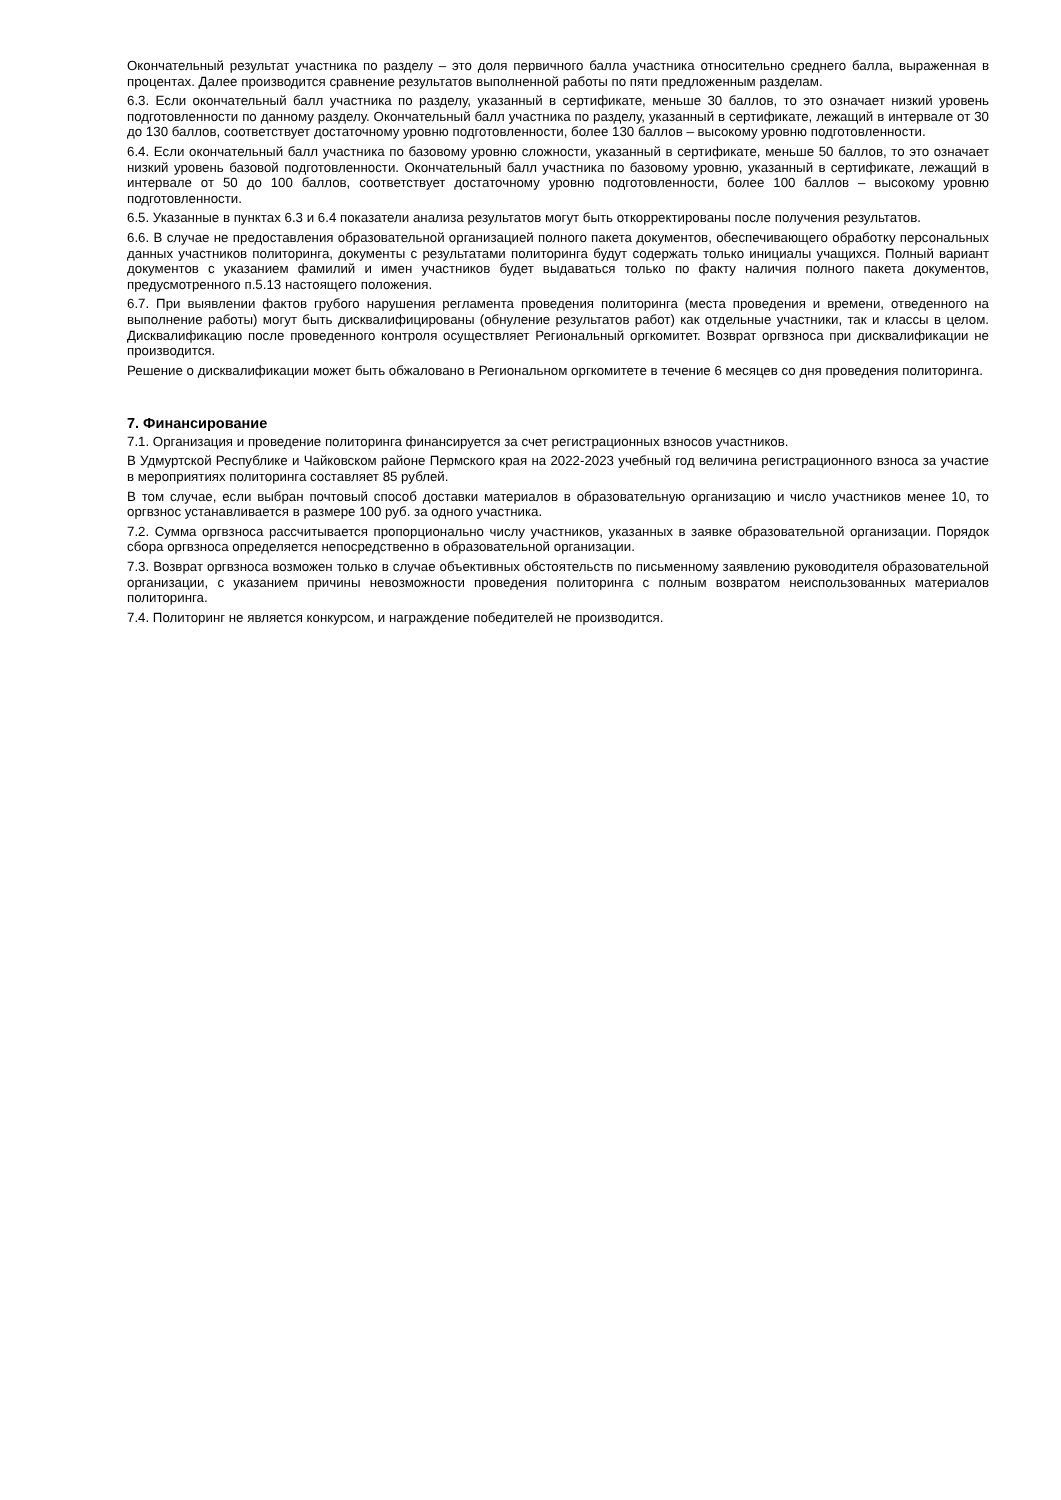Окончательный результат участника по разделу – это доля первичного балла участника относительно среднего балла, выраженная в процентах. Далее производится сравнение результатов выполненной работы по пяти предложенным разделам.
6.3. Если окончательный балл участника по разделу, указанный в сертификате, меньше 30 баллов, то это означает низкий уровень подготовленности по данному разделу. Окончательный балл участника по разделу, указанный в сертификате, лежащий в интервале от 30 до 130 баллов, соответствует достаточному уровню подготовленности, более 130 баллов – высокому уровню подготовленности.
6.4. Если окончательный балл участника по базовому уровню сложности, указанный в сертификате, меньше 50 баллов, то это означает низкий уровень базовой подготовленности. Окончательный балл участника по базовому уровню, указанный в сертификате, лежащий в интервале от 50 до 100 баллов, соответствует достаточному уровню подготовленности, более 100 баллов – высокому уровню подготовленности.
6.5. Указанные в пунктах 6.3 и 6.4 показатели анализа результатов могут быть откорректированы после получения результатов.
6.6. В случае не предоставления образовательной организацией полного пакета документов, обеспечивающего обработку персональных данных участников политоринга, документы с результатами политоринга будут содержать только инициалы учащихся. Полный вариант документов с указанием фамилий и имен участников будет выдаваться только по факту наличия полного пакета документов, предусмотренного п.5.13 настоящего положения.
6.7. При выявлении фактов грубого нарушения регламента проведения политоринга (места проведения и времени, отведенного на выполнение работы) могут быть дисквалифицированы (обнуление результатов работ) как отдельные участники, так и классы в целом. Дисквалификацию после проведенного контроля осуществляет Региональный оргкомитет. Возврат оргвзноса при дисквалификации не производится.
Решение о дисквалификации может быть обжаловано в Региональном оргкомитете в течение 6 месяцев со дня проведения политоринга.
7. Финансирование
7.1. Организация и проведение политоринга финансируется за счет регистрационных взносов участников.
В Удмуртской Республике и Чайковском районе Пермского края на 2022-2023 учебный год величина регистрационного взноса за участие в мероприятиях политоринга составляет 85 рублей.
В том случае, если выбран почтовый способ доставки материалов в образовательную организацию и число участников менее 10, то оргвзнос устанавливается в размере 100 руб. за одного участника.
7.2. Сумма оргвзноса рассчитывается пропорционально числу участников, указанных в заявке образовательной организации. Порядок сбора оргвзноса определяется непосредственно в образовательной организации.
7.3. Возврат оргвзноса возможен только в случае объективных обстоятельств по письменному заявлению руководителя образовательной организации, с указанием причины невозможности проведения политоринга с полным возвратом неиспользованных материалов политоринга.
7.4. Политоринг не является конкурсом, и награждение победителей не производится.